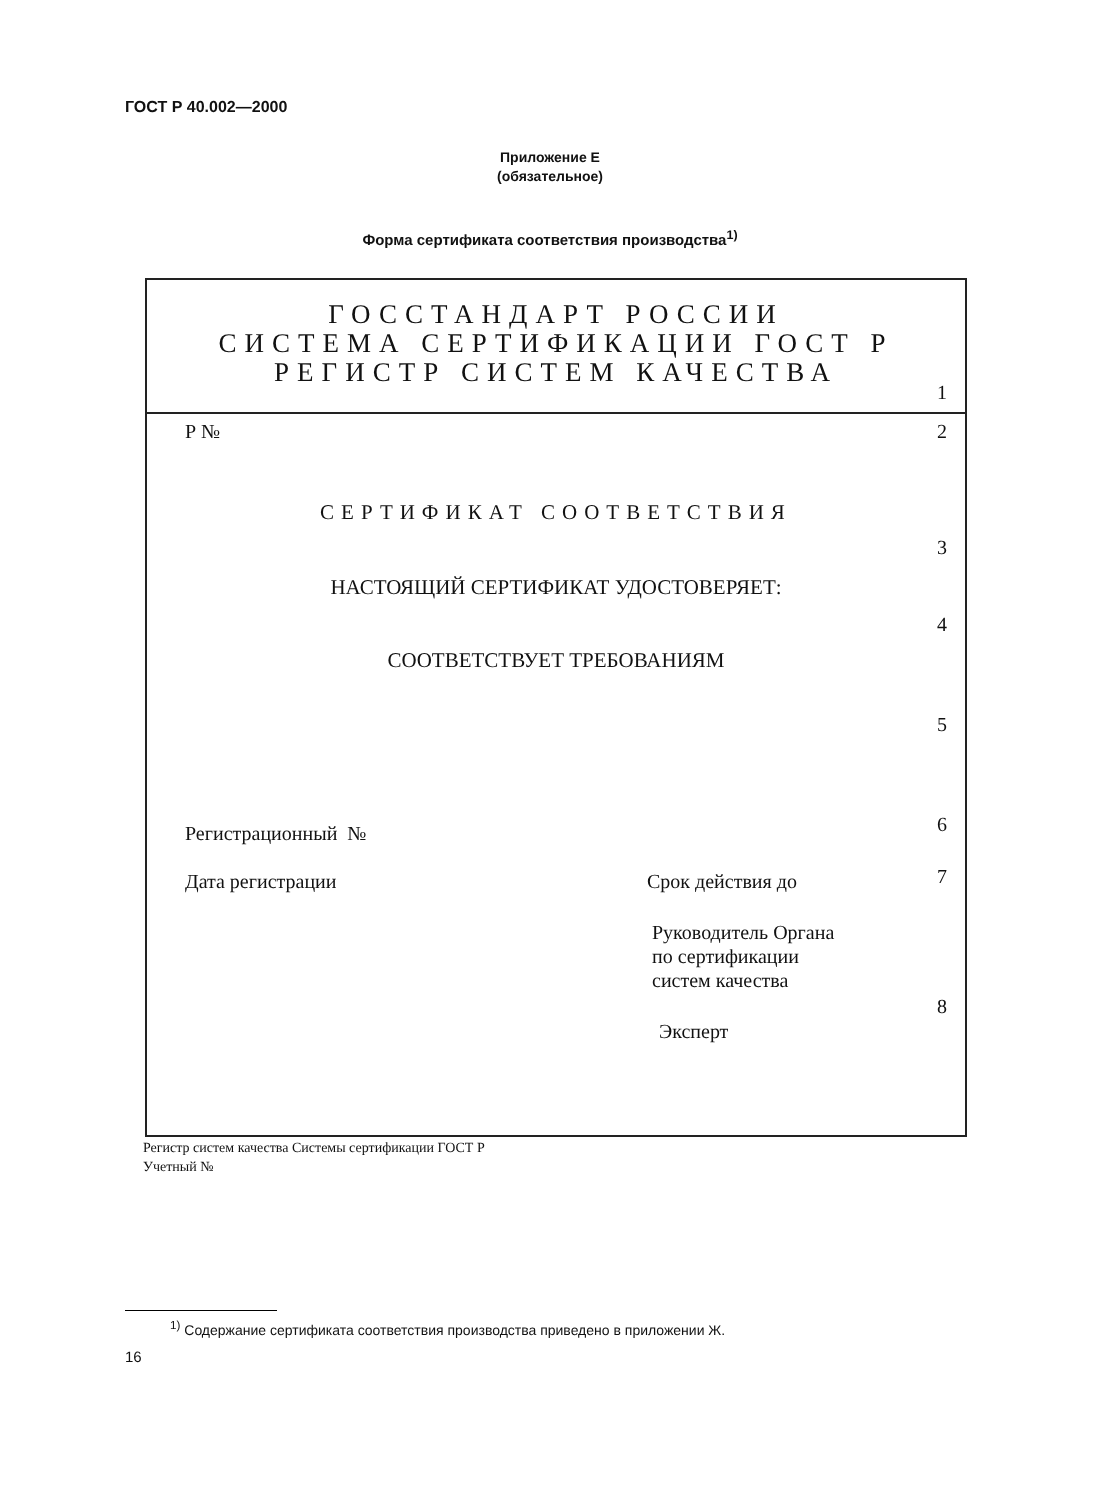ГОСТ Р 40.002—2000
Приложение Е
(обязательное)
Форма сертификата соответствия производства<sup>1)</sup>
ГОССТАНДАРТ РОССИИ
СИСТЕМА СЕРТИФИКАЦИИ ГОСТ Р
РЕГИСТР СИСТЕМ КАЧЕСТВА
1
Р № 2
СЕРТИФИКАТ СООТВЕТСТВИЯ
3
НАСТОЯЩИЙ СЕРТИФИКАТ УДОСТОВЕРЯЕТ:
4
СООТВЕТСТВУЕТ ТРЕБОВАНИЯМ
5
Регистрационный № 6
Дата регистрации Срок действия до 7
Руководитель Органа
по сертификации
систем качества
8
Эксперт
Регистр систем качества Системы сертификации ГОСТ Р
Учетный №
<sup>1)</sup> Содержание сертификата соответствия производства приведено в приложении Ж.
16